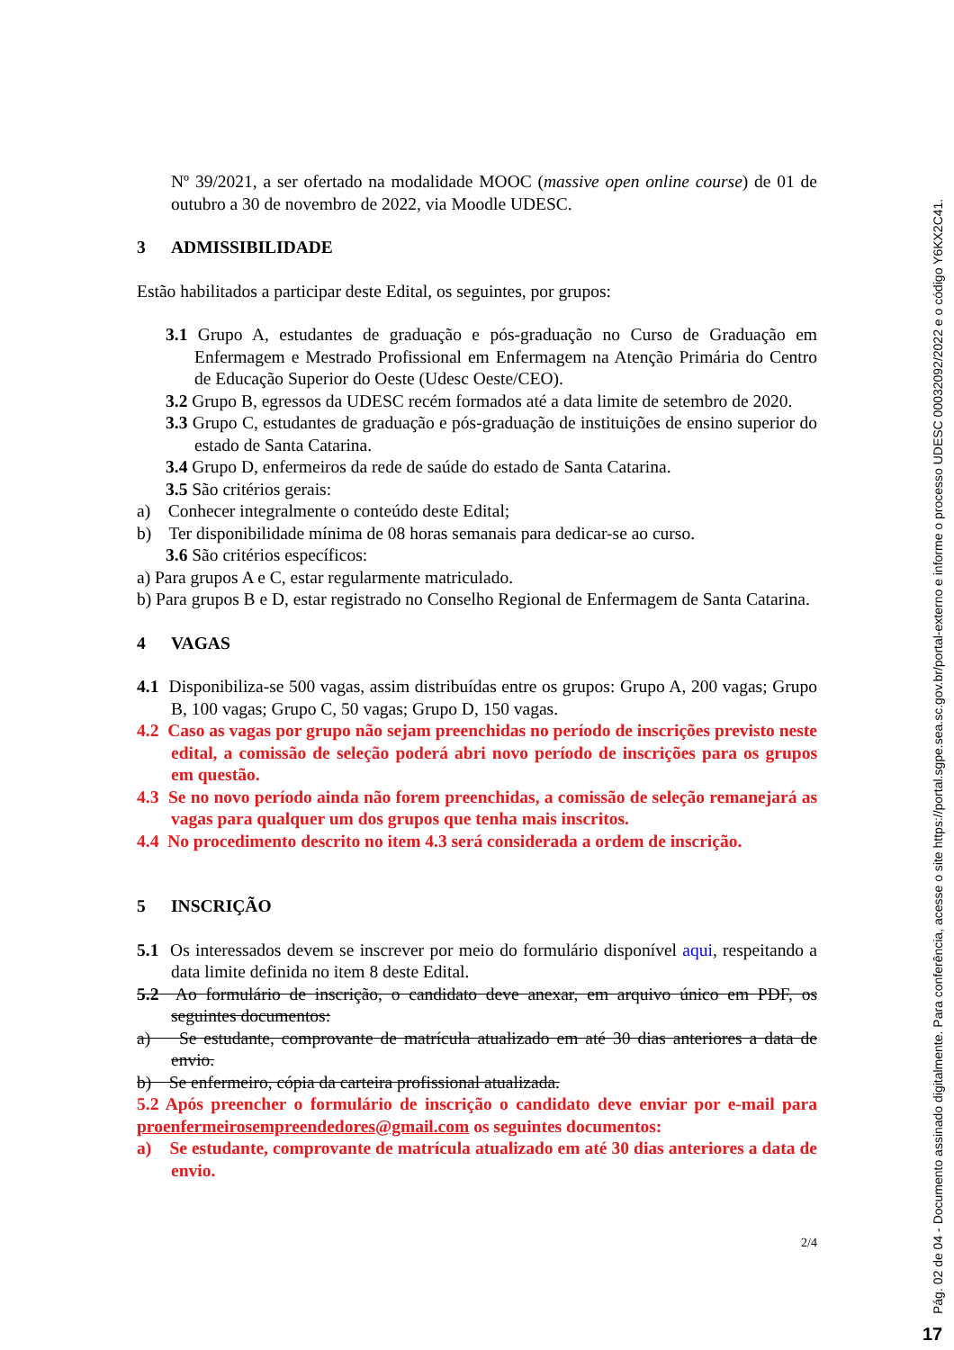Nº 39/2021, a ser ofertado na modalidade MOOC (massive open online course) de 01 de outubro a 30 de novembro de 2022, via Moodle UDESC.
3 ADMISSIBILIDADE
Estão habilitados a participar deste Edital, os seguintes, por grupos:
3.1 Grupo A, estudantes de graduação e pós-graduação no Curso de Graduação em Enfermagem e Mestrado Profissional em Enfermagem na Atenção Primária do Centro de Educação Superior do Oeste (Udesc Oeste/CEO).
3.2 Grupo B, egressos da UDESC recém formados até a data limite de setembro de 2020.
3.3 Grupo C, estudantes de graduação e pós-graduação de instituições de ensino superior do estado de Santa Catarina.
3.4 Grupo D, enfermeiros da rede de saúde do estado de Santa Catarina.
3.5 São critérios gerais:
a) Conhecer integralmente o conteúdo deste Edital;
b) Ter disponibilidade mínima de 08 horas semanais para dedicar-se ao curso.
3.6 São critérios específicos:
a) Para grupos A e C, estar regularmente matriculado.
b) Para grupos B e D, estar registrado no Conselho Regional de Enfermagem de Santa Catarina.
4 VAGAS
4.1 Disponibiliza-se 500 vagas, assim distribuídas entre os grupos: Grupo A, 200 vagas; Grupo B, 100 vagas; Grupo C, 50 vagas; Grupo D, 150 vagas.
4.2 Caso as vagas por grupo não sejam preenchidas no período de inscrições previsto neste edital, a comissão de seleção poderá abri novo período de inscrições para os grupos em questão.
4.3 Se no novo período ainda não forem preenchidas, a comissão de seleção remanejará as vagas para qualquer um dos grupos que tenha mais inscritos.
4.4 No procedimento descrito no item 4.3 será considerada a ordem de inscrição.
5 INSCRIÇÃO
5.1 Os interessados devem se inscrever por meio do formulário disponível aqui, respeitando a data limite definida no item 8 deste Edital.
5.2 Ao formulário de inscrição, o candidato deve anexar, em arquivo único em PDF, os seguintes documentos:
a) Se estudante, comprovante de matrícula atualizado em até 30 dias anteriores a data de envio.
b) Se enfermeiro, cópia da carteira profissional atualizada.
5.2 Após preencher o formulário de inscrição o candidato deve enviar por e-mail para proenfermeirosempreendedores@gmail.com os seguintes documentos:
a) Se estudante, comprovante de matrícula atualizado em até 30 dias anteriores a data de envio.
2/4
Pág. 02 de 04 - Documento assinado digitalmente. Para conferência, acesse o site https://portal.sgpe.sea.sc.gov.br/portal-externo e informe o processo UDESC 00032092/2022 e o código Y6KX2C41.
17